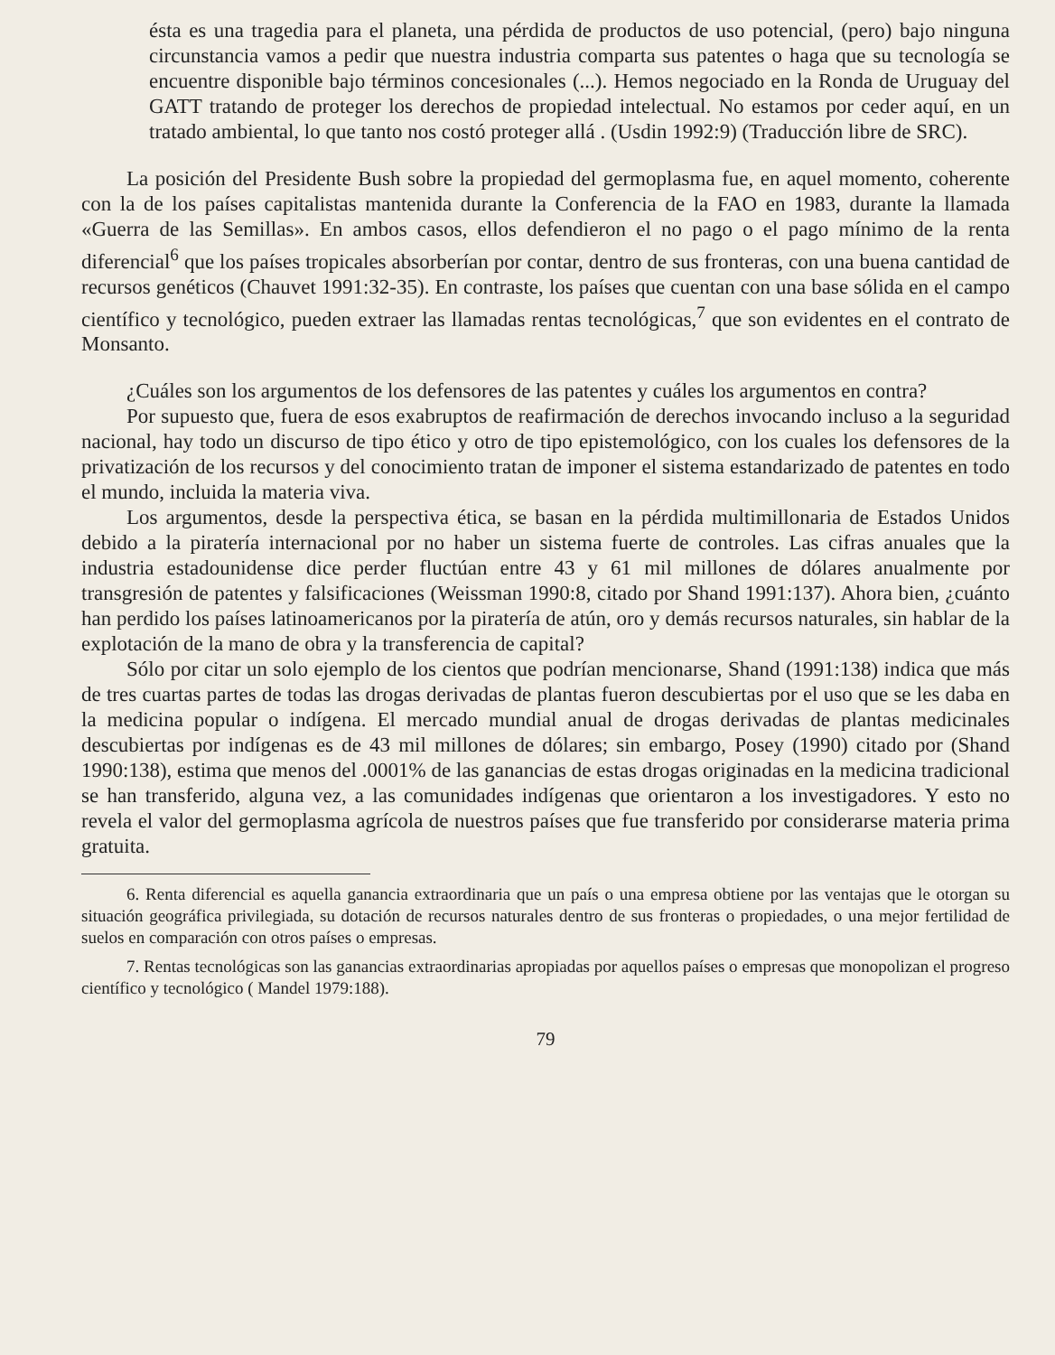ésta es una tragedia para el planeta, una pérdida de productos de uso potencial, (pero) bajo ninguna circunstancia vamos a pedir que nuestra industria comparta sus patentes o haga que su tecnología se encuentre disponible bajo términos concesionales (...). Hemos negociado en la Ronda de Uruguay del GATT tratando de proteger los derechos de propiedad intelectual. No estamos por ceder aquí, en un tratado ambiental, lo que tanto nos costó proteger allá . (Usdin 1992:9) (Traducción libre de SRC).
La posición del Presidente Bush sobre la propiedad del germoplasma fue, en aquel momento, coherente con la de los países capitalistas mantenida durante la Conferencia de la FAO en 1983, durante la llamada «Guerra de las Semillas». En ambos casos, ellos defendieron el no pago o el pago mínimo de la renta diferencial<sup>6</sup> que los países tropicales absorberían por contar, dentro de sus fronteras, con una buena cantidad de recursos genéticos (Chauvet 1991:32-35). En contraste, los países que cuentan con una base sólida en el campo científico y tecnológico, pueden extraer las llamadas rentas tecnológicas,<sup>7</sup> que son evidentes en el contrato de Monsanto.
¿Cuáles son los argumentos de los defensores de las patentes y cuáles los argumentos en contra?
Por supuesto que, fuera de esos exabruptos de reafirmación de derechos invocando incluso a la seguridad nacional, hay todo un discurso de tipo ético y otro de tipo epistemológico, con los cuales los defensores de la privatización de los recursos y del conocimiento tratan de imponer el sistema estandarizado de patentes en todo el mundo, incluida la materia viva.
Los argumentos, desde la perspectiva ética, se basan en la pérdida multimillonaria de Estados Unidos debido a la piratería internacional por no haber un sistema fuerte de controles. Las cifras anuales que la industria estadounidense dice perder fluctúan entre 43 y 61 mil millones de dólares anualmente por transgresión de patentes y falsificaciones (Weissman 1990:8, citado por Shand 1991:137). Ahora bien, ¿cuánto han perdido los países latinoamericanos por la piratería de atún, oro y demás recursos naturales, sin hablar de la explotación de la mano de obra y la transferencia de capital?
Sólo por citar un solo ejemplo de los cientos que podrían mencionarse, Shand (1991:138) indica que más de tres cuartas partes de todas las drogas derivadas de plantas fueron descubiertas por el uso que se les daba en la medicina popular o indígena. El mercado mundial anual de drogas derivadas de plantas medicinales descubiertas por indígenas es de 43 mil millones de dólares; sin embargo, Posey (1990) citado por (Shand 1990:138), estima que menos del .0001% de las ganancias de estas drogas originadas en la medicina tradicional se han transferido, alguna vez, a las comunidades indígenas que orientaron a los investigadores. Y esto no revela el valor del germoplasma agrícola de nuestros países que fue transferido por considerarse materia prima gratuita.
6. Renta diferencial es aquella ganancia extraordinaria que un país o una empresa obtiene por las ventajas que le otorgan su situación geográfica privilegiada, su dotación de recursos naturales dentro de sus fronteras o propiedades, o una mejor fertilidad de suelos en comparación con otros países o empresas.
7. Rentas tecnológicas son las ganancias extraordinarias apropiadas por aquellos países o empresas que monopolizan el progreso científico y tecnológico ( Mandel 1979:188).
79